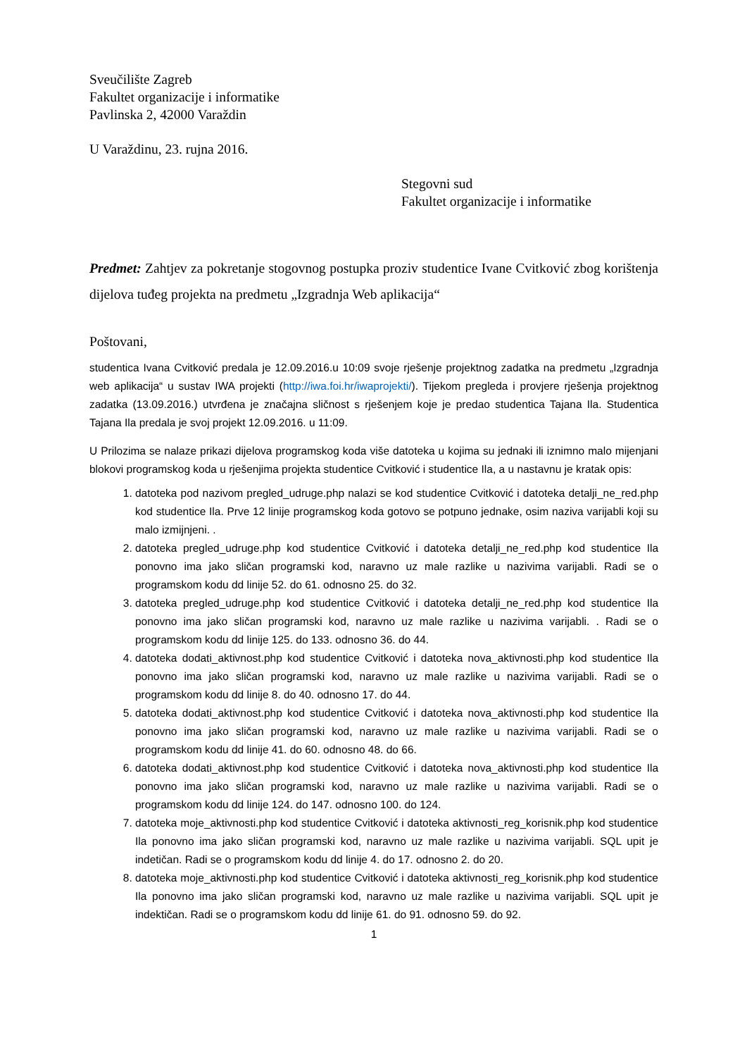Sveučilište Zagreb
Fakultet organizacije i informatike
Pavlinska 2, 42000 Varaždin
U Varaždinu, 23. rujna 2016.
Stegovni sud
Fakultet organizacije i informatike
Predmet: Zahtjev za pokretanje stogovnog postupka proziv studentice Ivane Cvitković zbog korištenja dijelova tuđeg projekta na predmetu „Izgradnja Web aplikacija“
Poštovani,
studentica Ivana Cvitković predala je 12.09.2016.u 10:09 svoje rješenje projektnog zadatka na predmetu „Izgradnja web aplikacija“ u sustav IWA projekti (http://iwa.foi.hr/iwaprojekti/). Tijekom pregleda i provjere rješenja projektnog zadatka (13.09.2016.) utvrđena je značajna sličnost s rješenjem koje je predao studentica Tajana Ila. Studentica Tajana Ila predala je svoj projekt 12.09.2016. u 11:09.
U Prilozima se nalaze prikazi dijelova programskog koda više datoteka u kojima su jednaki ili iznimno malo mijenjani blokovi programskog koda u rješenjima projekta studentice Cvitković i studentice Ila, a u nastavnu je kratak opis:
1. datoteka pod nazivom pregled_udruge.php nalazi se kod studentice Cvitković i datoteka detalji_ne_red.php kod studentice Ila. Prve 12 linije programskog koda gotovo se potpuno jednake, osim naziva varijabli koji su malo izmijnjeni. .
2. datoteka pregled_udruge.php kod studentice Cvitković i datoteka detalji_ne_red.php kod studentice Ila ponovno ima jako sličan programski kod, naravno uz male razlike u nazivima varijabli. Radi se o programskom kodu dd linije 52. do 61. odnosno 25. do 32.
3. datoteka pregled_udruge.php kod studentice Cvitković i datoteka detalji_ne_red.php kod studentice Ila ponovno ima jako sličan programski kod, naravno uz male razlike u nazivima varijabli. . Radi se o programskom kodu dd linije 125. do 133. odnosno 36. do 44.
4. datoteka dodati_aktivnost.php kod studentice Cvitković i datoteka nova_aktivnosti.php kod studentice Ila ponovno ima jako sličan programski kod, naravno uz male razlike u nazivima varijabli. Radi se o programskom kodu dd linije 8. do 40. odnosno 17. do 44.
5. datoteka dodati_aktivnost.php kod studentice Cvitković i datoteka nova_aktivnosti.php kod studentice Ila ponovno ima jako sličan programski kod, naravno uz male razlike u nazivima varijabli. Radi se o programskom kodu dd linije 41. do 60. odnosno 48. do 66.
6. datoteka dodati_aktivnost.php kod studentice Cvitković i datoteka nova_aktivnosti.php kod studentice Ila ponovno ima jako sličan programski kod, naravno uz male razlike u nazivima varijabli. Radi se o programskom kodu dd linije 124. do 147. odnosno 100. do 124.
7. datoteka moje_aktivnosti.php kod studentice Cvitković i datoteka aktivnosti_reg_korisnik.php kod studentice Ila ponovno ima jako sličan programski kod, naravno uz male razlike u nazivima varijabli. SQL upit je indetičan. Radi se o programskom kodu dd linije 4. do 17. odnosno 2. do 20.
8. datoteka moje_aktivnosti.php kod studentice Cvitković i datoteka aktivnosti_reg_korisnik.php kod studentice Ila ponovno ima jako sličan programski kod, naravno uz male razlike u nazivima varijabli. SQL upit je indektičan. Radi se o programskom kodu dd linije 61. do 91. odnosno 59. do 92.
1